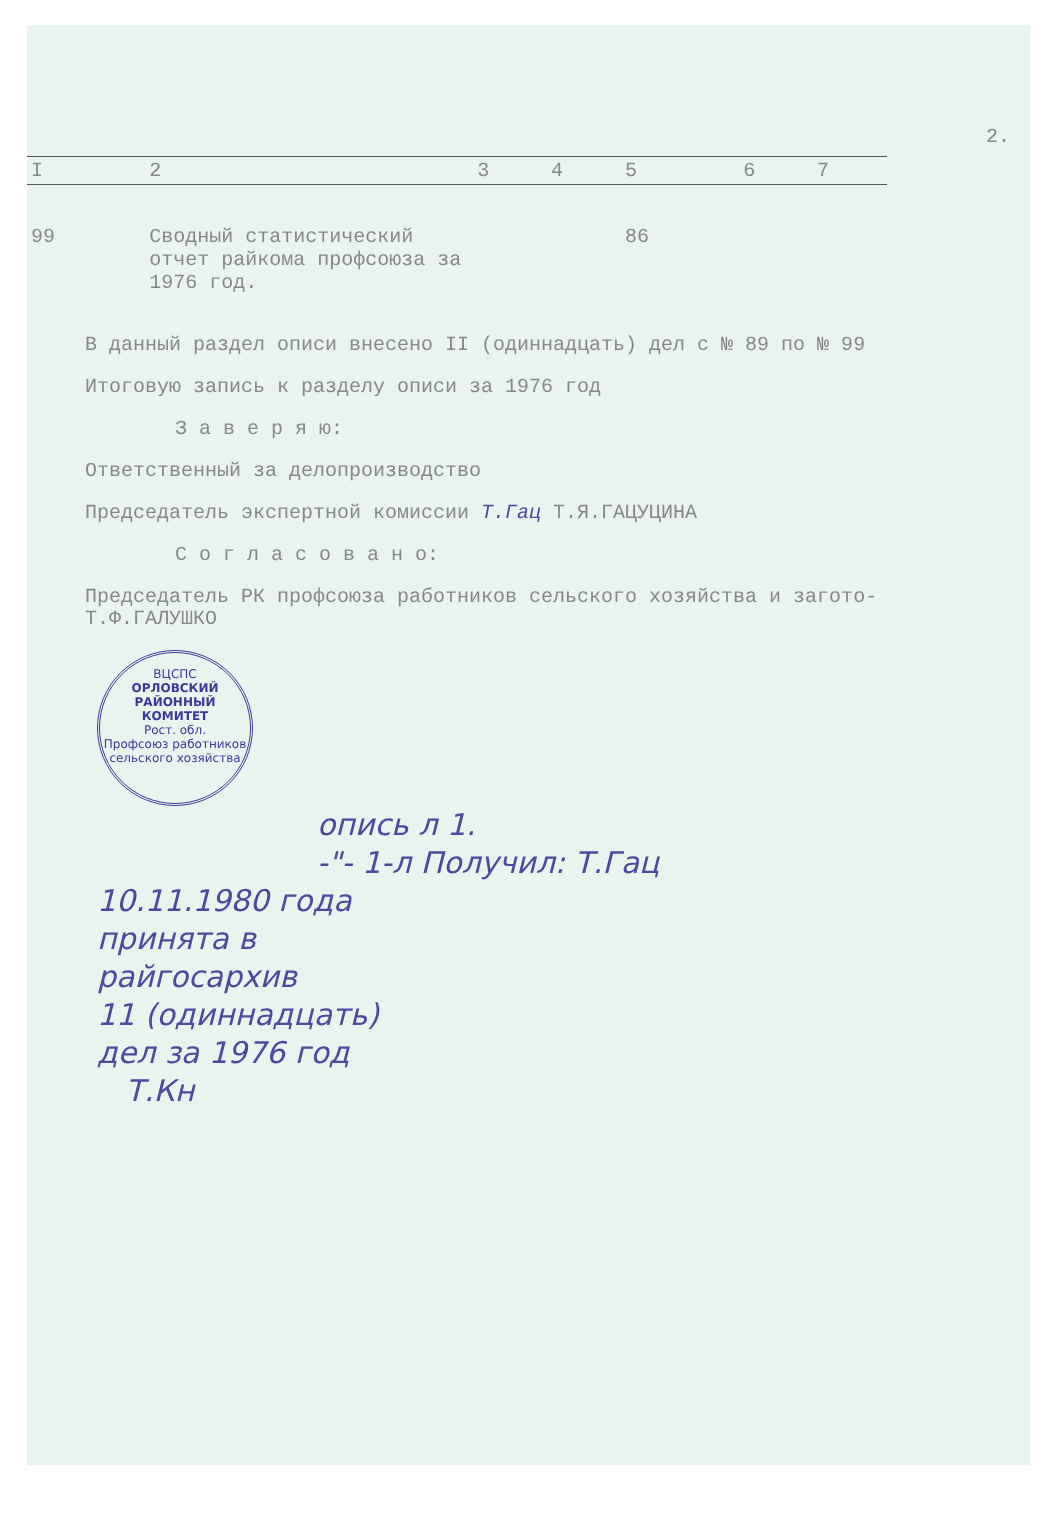2.
| I | 2 | 3 | 4 | 5 | 6 | 7 |
| --- | --- | --- | --- | --- | --- | --- |
| 99 | Сводный статистический отчет райкома профсоюза за 1976 год. | | | 86 | | |
В данный раздел описи внесено II (одиннадцать) дел с № 89 по № 99
Итоговую запись к разделу описи за 1976 год
З а в е р я ю:
Ответственный за делопроизводство
Председатель экспертной комиссии Т.Гац Т.Я.ГАЦУЦИНА
С о г л а с о в а н о:
Председатель РК профсоюза работников сельского хозяйства и загото- Т.Ф.ГАЛУШКО
ВЦСПС
ОРЛОВСКИЙ
РАЙОННЫЙ
КОМИТЕТ
Рост. обл.
Профсоюз работников сельского хозяйства
опись л 1.
-"- 1-л Получил: Т.Гац
10.11.1980 года
принята в
райгосархив
11 (одиннадцать)
дел за 1976 год
Т.Кн